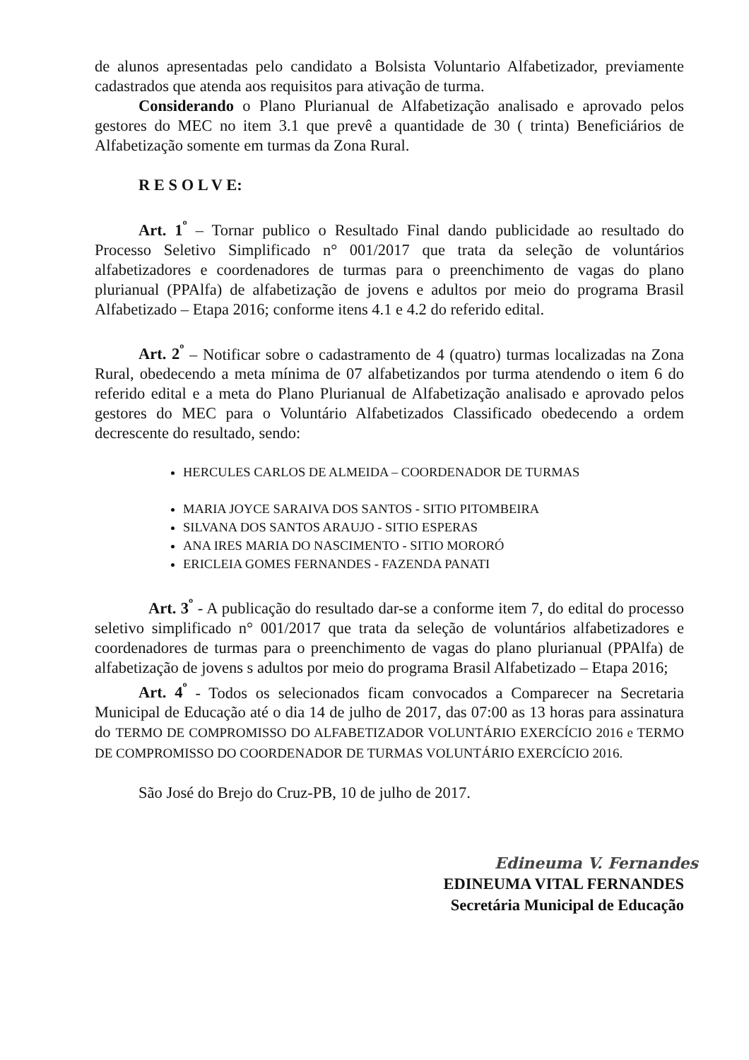de alunos apresentadas pelo candidato a Bolsista Voluntario Alfabetizador, previamente cadastrados que atenda aos requisitos para ativação de turma.
Considerando o Plano Plurianual de Alfabetização analisado e aprovado pelos gestores do MEC no item 3.1 que prevê a quantidade de 30 ( trinta) Beneficiários de Alfabetização somente em turmas da Zona Rural.
R E S O L V E:
Art. 1<sup>º</sup> – Tornar publico o Resultado Final dando publicidade ao resultado do Processo Seletivo Simplificado n° 001/2017 que trata da seleção de voluntários alfabetizadores e coordenadores de turmas para o preenchimento de vagas do plano plurianual (PPAlfa) de alfabetização de jovens e adultos por meio do programa Brasil Alfabetizado – Etapa 2016; conforme itens 4.1 e 4.2 do referido edital.
Art. 2<sup>º</sup> – Notificar sobre o cadastramento de 4 (quatro) turmas localizadas na Zona Rural, obedecendo a meta mínima de 07 alfabetizandos por turma atendendo o item 6 do referido edital e a meta do Plano Plurianual de Alfabetização analisado e aprovado pelos gestores do MEC para o Voluntário Alfabetizados Classificado obedecendo a ordem decrescente do resultado, sendo:
HERCULES CARLOS DE ALMEIDA – COORDENADOR DE TURMAS
MARIA JOYCE SARAIVA DOS SANTOS - SITIO PITOMBEIRA
SILVANA DOS SANTOS ARAUJO - SITIO ESPERAS
ANA IRES MARIA DO NASCIMENTO - SITIO MORORÓ
ERICLEIA GOMES FERNANDES - FAZENDA PANATI
Art. 3<sup>º</sup> - A publicação do resultado dar-se a conforme item 7, do edital do processo seletivo simplificado n° 001/2017 que trata da seleção de voluntários alfabetizadores e coordenadores de turmas para o preenchimento de vagas do plano plurianual (PPAlfa) de alfabetização de jovens s adultos por meio do programa Brasil Alfabetizado – Etapa 2016;
Art. 4<sup>º</sup> - Todos os selecionados ficam convocados a Comparecer na Secretaria Municipal de Educação até o dia 14 de julho de 2017, das 07:00 as 13 horas para assinatura do TERMO DE COMPROMISSO DO ALFABETIZADOR VOLUNTÁRIO EXERCÍCIO 2016 e TERMO DE COMPROMISSO DO COORDENADOR DE TURMAS VOLUNTÁRIO EXERCÍCIO 2016.
São José do Brejo do Cruz-PB, 10 de julho de 2017.
Edineuma V. Fernandes
EDINEUMA VITAL FERNANDES
Secretária Municipal de Educação